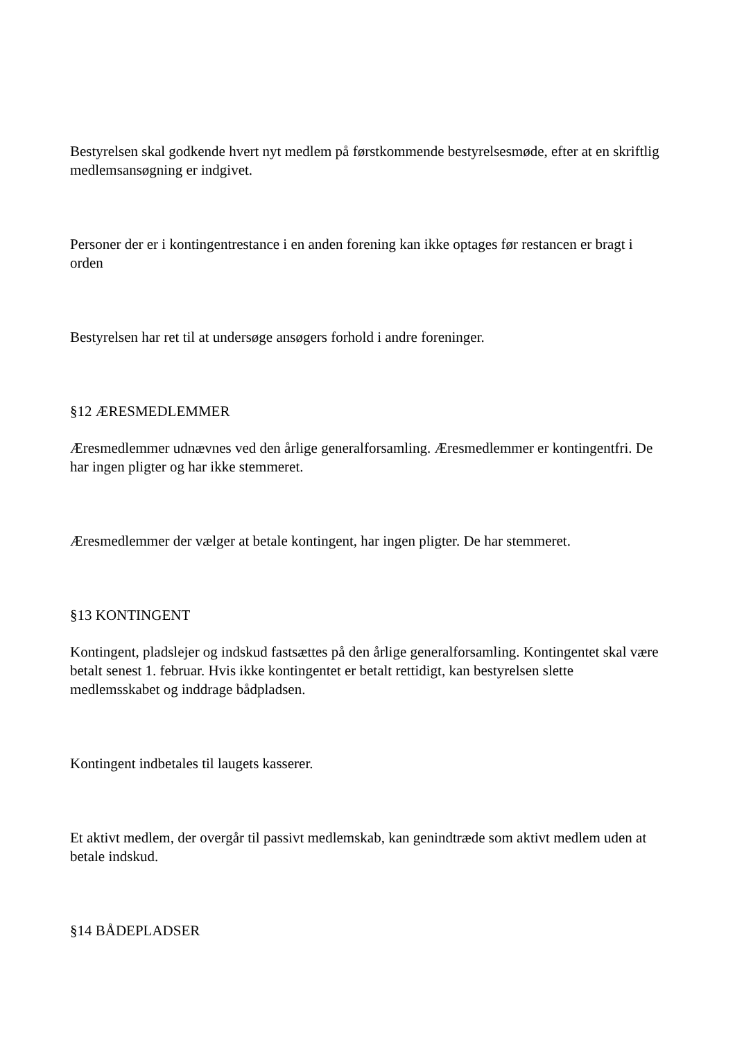Bestyrelsen skal godkende hvert nyt medlem på førstkommende bestyrelsesmøde, efter at en skriftlig medlemsansøgning er indgivet.
Personer der er i kontingentrestance i en anden forening kan ikke optages før restancen er bragt i orden
Bestyrelsen har ret til at undersøge ansøgers forhold i andre foreninger.
§12 ÆRESMEDLEMMER
Æresmedlemmer udnævnes ved den årlige generalforsamling. Æresmedlemmer er kontingentfri. De har ingen pligter og har ikke stemmeret.
Æresmedlemmer der vælger at betale kontingent, har ingen pligter. De har stemmeret.
§13 KONTINGENT
Kontingent, pladslejer og indskud fastsættes på den årlige generalforsamling. Kontingentet skal være betalt senest 1. februar. Hvis ikke kontingentet er betalt rettidigt, kan bestyrelsen slette medlemsskabet og inddrage bådpladsen.
Kontingent indbetales til laugets kasserer.
Et aktivt medlem, der overgår til passivt medlemskab, kan genindtræde som aktivt medlem uden at betale indskud.
§14 BÅDEPLADSER